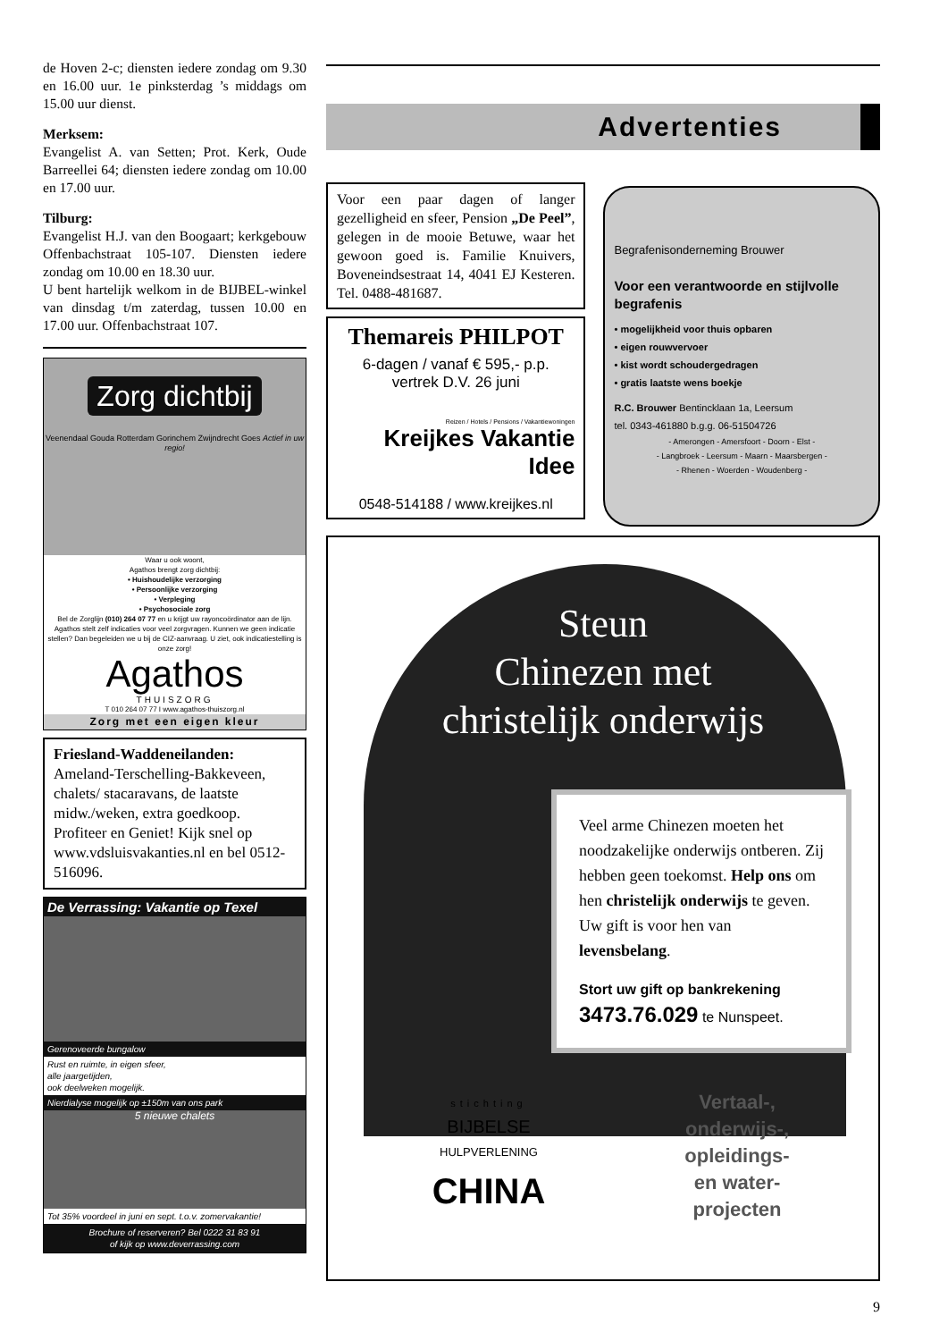de Hoven 2-c; diensten iedere zondag om 9.30 en 16.00 uur. 1e pinksterdag ’s middags om 15.00 uur dienst.
Merksem:
Evangelist A. van Setten; Prot. Kerk, Oude Barreellei 64; diensten iedere zondag om 10.00 en 17.00 uur.
Tilburg:
Evangelist H.J. van den Boogaart; kerkgebouw Offenbachstraat 105-107. Diensten iedere zondag om 10.00 en 18.30 uur.
U bent hartelijk welkom in de BIJBEL-winkel van dinsdag t/m zaterdag, tussen 10.00 en 17.00 uur. Offenbachstraat 107.
Zorg dichtbij
Veenendaal Gouda Rotterdam Gorinchem Zwijndrecht Goes Actief in uw regio!
Waar u ook woont,
Agathos brengt zorg dichtbij:
• Huishoudelijke verzorging
• Persoonlijke verzorging
• Verpleging
• Psychosociale zorg
Bel de Zorglijn (010) 264 07 77 en u krijgt uw rayoncoördinator aan de lijn. Agathos stelt zelf indicaties voor veel zorgvragen. Kunnen we geen indicatie stellen? Dan begeleiden we u bij de CIZ-aanvraag. U ziet, ook indicatiestelling is onze zorg!
Agathos
THUISZORG
T 010 264 07 77 I www.agathos-thuiszorg.nl
Zorg met een eigen kleur
Friesland-Waddeneilanden: Ameland-Terschelling-Bakkeveen, chalets/ stacaravans, de laatste midw./weken, extra goedkoop. Profiteer en Geniet! Kijk snel op www.vdsluisvakanties.nl en bel 0512-516096.
De Verrassing: Vakantie op Texel
Gerenoveerde bungalow
Rust en ruimte, in eigen sfeer,
alle jaargetijden,
ook deelweken mogelijk.
Nierdialyse mogelijk op ±150m van ons park
5 nieuwe chalets
Tot 35% voordeel in juni en sept. t.o.v. zomervakantie!
Brochure of reserveren? Bel 0222 31 83 91
of kijk op www.deverrassing.com
Advertenties
Voor een paar dagen of langer gezelligheid en sfeer, Pension „De Peel”, gelegen in de mooie Betuwe, waar het gewoon goed is. Familie Knuivers, Boveneindsestraat 14, 4041 EJ Kesteren. Tel. 0488-481687.
Themareis PHILPOT
6-dagen / vanaf € 595,- p.p.
vertrek D.V. 26 juni
Reizen / Hotels / Pensions / Vakantiewoningen
Kreijkes Vakantie Idee
0548-514188 / www.kreijkes.nl
Begrafenisonderneming Brouwer
Voor een verantwoorde en stijlvolle begrafenis
• mogelijkheid voor thuis opbaren
• eigen rouwvervoer
• kist wordt schoudergedragen
• gratis laatste wens boekje
R.C. Brouwer Bentincklaan 1a, Leersum
tel. 0343-461880 b.g.g. 06-51504726
- Amerongen - Amersfoort - Doorn - Elst -
- Langbroek - Leersum - Maarn - Maarsbergen -
- Rhenen - Woerden - Woudenberg -
Steun
Chinezen met
christelijk onderwijs
Veel arme Chinezen moeten het noodzakelijke onderwijs ontberen. Zij hebben geen toekomst. Help ons om hen christelijk onderwijs te geven. Uw gift is voor hen van levensbelang.
Stort uw gift op bankrekening
3473.76.029 te Nunspeet.
stichting
BIJBELSE
HULPVERLENING
CHINA
Vertaal-,
onderwijs-,
opleidings-
en water-
projecten
9